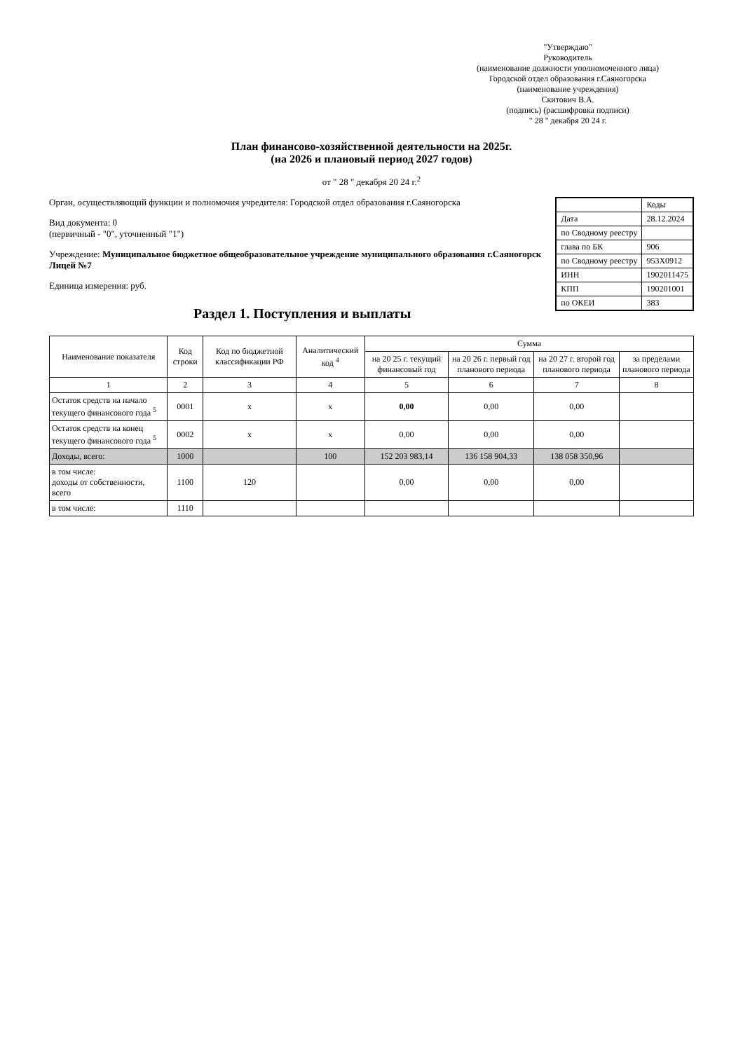"Утверждаю"
Руководитель
(наименование должности уполномоченного лица)
Городской отдел образования г.Саяногорска
(наименование учреждения)
Скитович В.А.
(подпись) (расшифровка подписи)
" 28 " декабря 20 24 г.
План финансово-хозяйственной деятельности на 2025г.
(на 2026 и плановый период 2027 годов)
от " 28 " декабря 20 24 г.<sup>2</sup>
| | Коды |
| Дата | 28.12.2024 |
| по Сводному реестру | |
| глава по БК | 906 |
| по Сводному реестру | 953Х0912 |
| ИНН | 1902011475 |
| КПП | 190201001 |
| по ОКЕИ | 383 |
Орган, осуществляющий функции и полномочия учредителя: Городской отдел образования г.Саяногорска
Вид документа: 0
(первичный - "0", уточненный "1")
Учреждение: Муниципальное бюджетное общеобразовательное учреждение муниципального образования г.Саяногорск Лицей №7
Единица измерения: руб.
Раздел 1. Поступления и выплаты
| Наименование показателя | Код строки | Код по бюджетной классификации РФ | Аналитический код <sup>4</sup> | Сумма | | | |
| --- | --- | --- | --- | --- | --- | --- | --- |
| | | | | на 20 25 г. текущий финансовый год | на 20 26 г. первый год планового периода | на 20 27 г. второй год планового периода | за пределами планового периода |
| 1 | 2 | 3 | 4 | 5 | 6 | 7 | 8 |
| Остаток средств на начало текущего финансового года <sup>5</sup> | 0001 | x | x | 0,00 | 0,00 | 0,00 | |
| Остаток средств на конец текущего финансового года <sup>5</sup> | 0002 | x | x | 0,00 | 0,00 | 0,00 | |
| Доходы, всего: | 1000 | | 100 | 152 203 983,14 | 136 158 904,33 | 138 058 350,96 | |
| в том числе: доходы от собственности, всего | 1100 | 120 | | 0,00 | 0,00 | 0,00 | |
| в том числе: | 1110 | | | | | | |